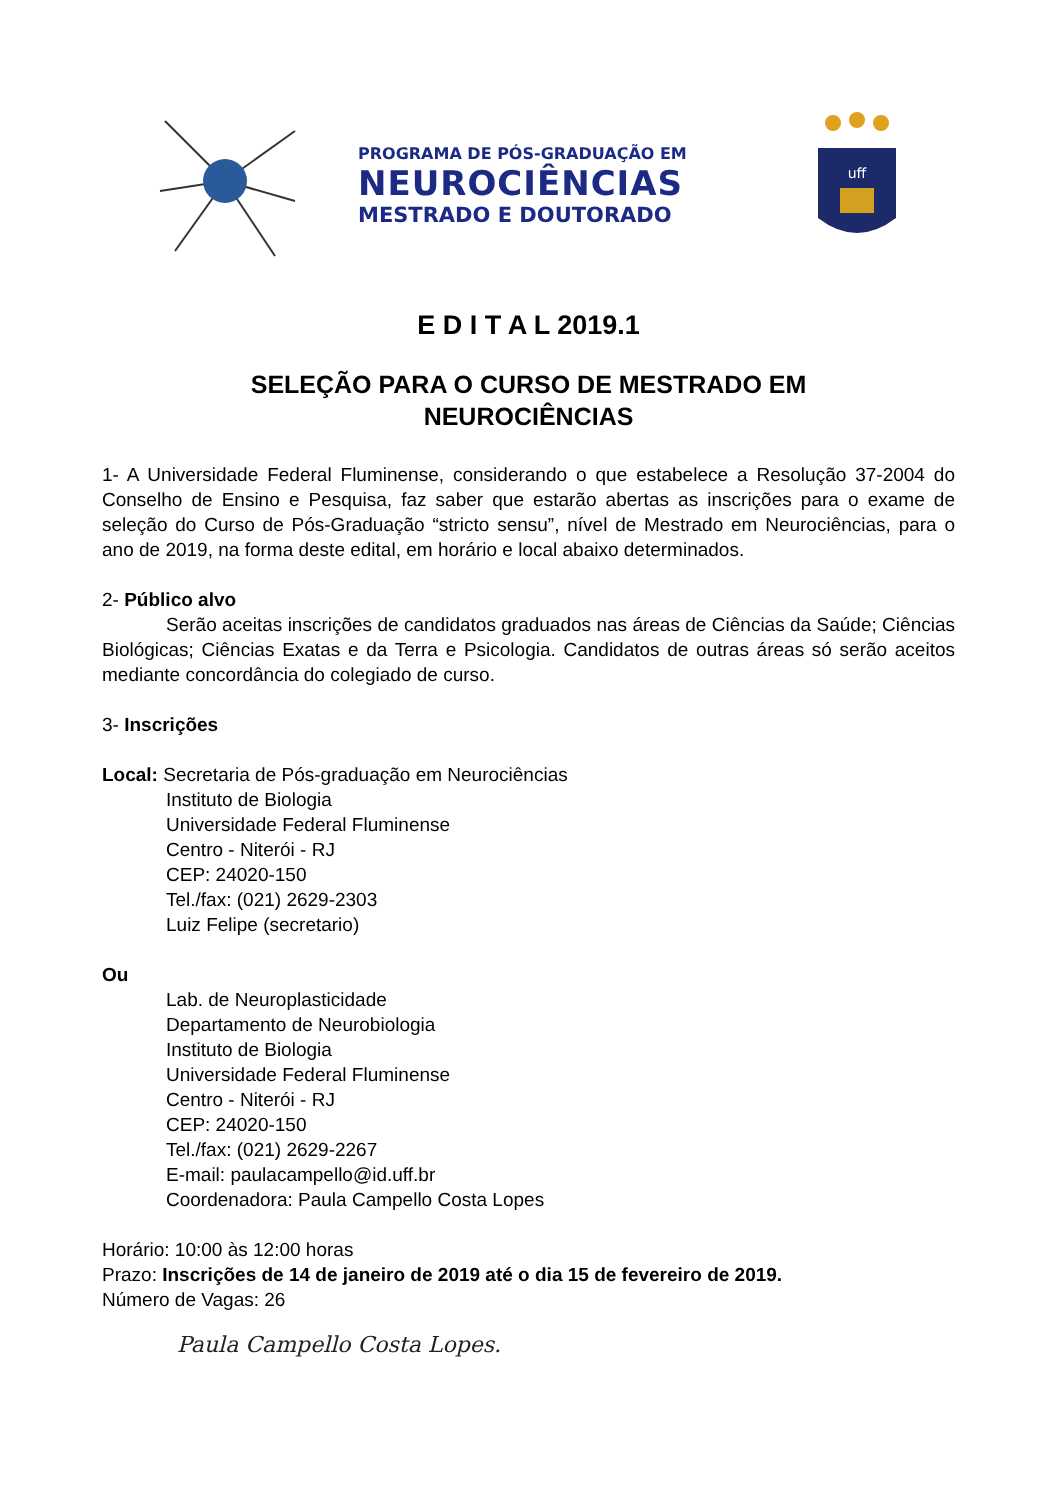PROGRAMA DE PÓS-GRADUAÇÃO EM
NEUROCIÊNCIAS
MESTRADO E DOUTORADO
uff
E D I T A L 2019.1
SELEÇÃO PARA O CURSO DE MESTRADO EM
NEUROCIÊNCIAS
1- A Universidade Federal Fluminense, considerando o que estabelece a Resolução 37-2004 do Conselho de Ensino e Pesquisa, faz saber que estarão abertas as inscrições para o exame de seleção do Curso de Pós-Graduação “stricto sensu”, nível de Mestrado em Neurociências, para o ano de 2019, na forma deste edital, em horário e local abaixo determinados.
2- Público alvo
Serão aceitas inscrições de candidatos graduados nas áreas de Ciências da Saúde; Ciências Biológicas; Ciências Exatas e da Terra e Psicologia. Candidatos de outras áreas só serão aceitos mediante concordância do colegiado de curso.
3- Inscrições
Local: Secretaria de Pós-graduação em Neurociências
Instituto de Biologia
Universidade Federal Fluminense
Centro - Niterói - RJ
CEP: 24020-150
Tel./fax: (021) 2629-2303
Luiz Felipe (secretario)
Ou
Lab. de Neuroplasticidade
Departamento de Neurobiologia
Instituto de Biologia
Universidade Federal Fluminense
Centro - Niterói - RJ
CEP: 24020-150
Tel./fax: (021) 2629-2267
E-mail: paulacampello@id.uff.br
Coordenadora: Paula Campello Costa Lopes
Horário: 10:00 às 12:00 horas
Prazo: Inscrições de 14 de janeiro de 2019 até o dia 15 de fevereiro de 2019.
Número de Vagas: 26
Paula Campello Costa Lopes.